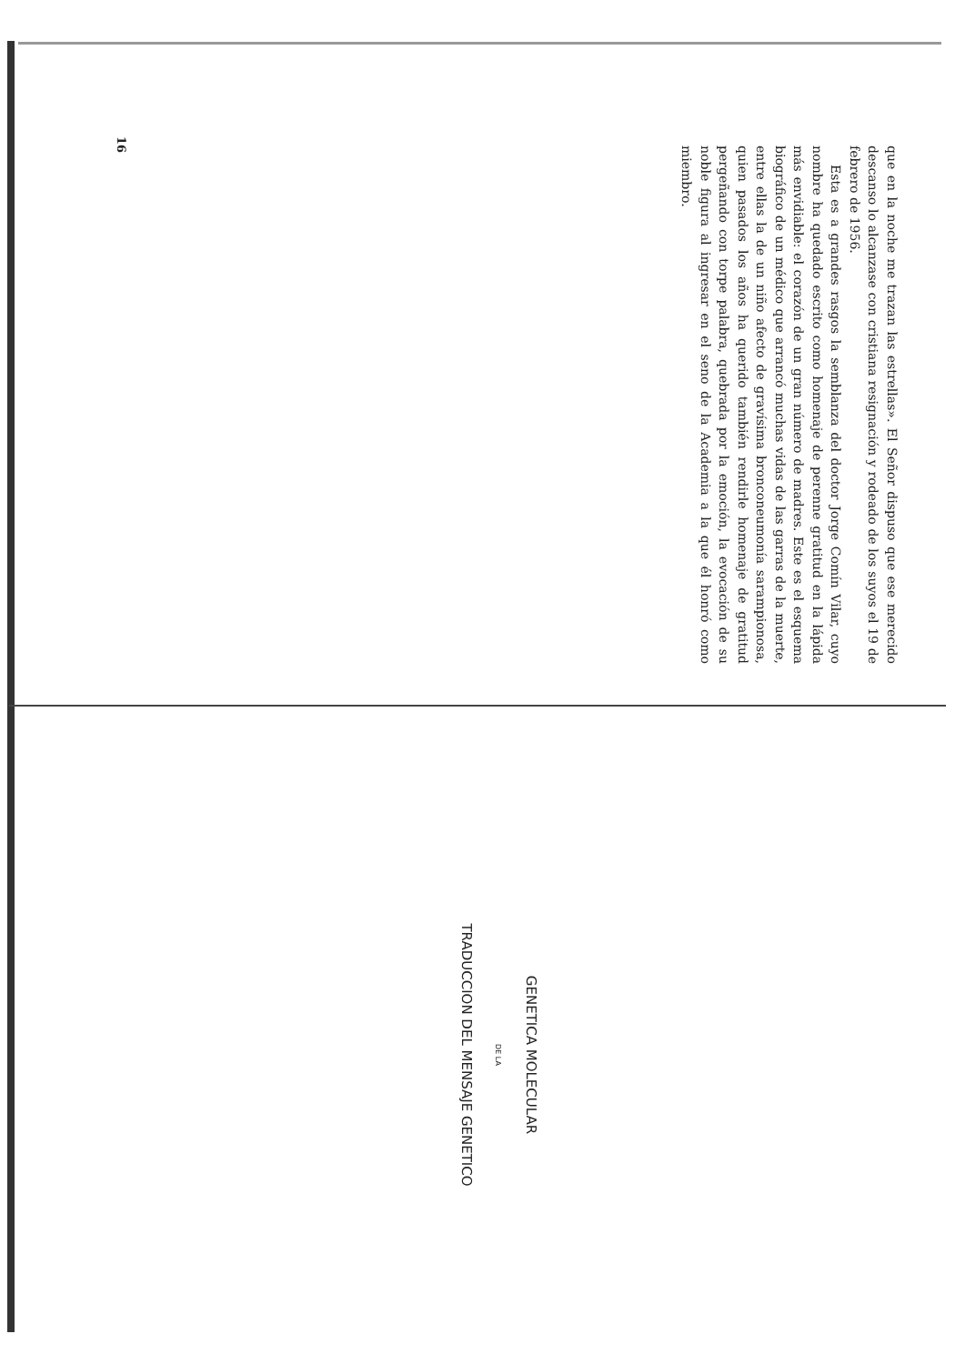que en la noche me trazan las estrellas». El Señor dispuso que ese merecido descanso lo alcanzase con cristiana resignación y rodeado de los suyos el 19 de febrero de 1956.
Esta es a grandes rasgos la semblanza del doctor Jorge Comín Vilar, cuyo nombre ha quedado escrito como homenaje de perenne gratitud en la lápida más envidiable: el corazón de un gran número de madres. Este es el esquema biográfico de un médico que arrancó muchas vidas de las garras de la muerte, entre ellas la de un niño afecto de gravísima bronconeumonía sarampionosa, quien pasados los años ha querido también rendirle homenaje de gratitud pergeñando con torpe palabra, quebrada por la emoción, la evocación de su noble figura al ingresar en el seno de la Academia a la que él honró como miembro.
16
GENETICA MOLECULAR
DE LA
TRADUCCION DEL MENSAJE GENETICO